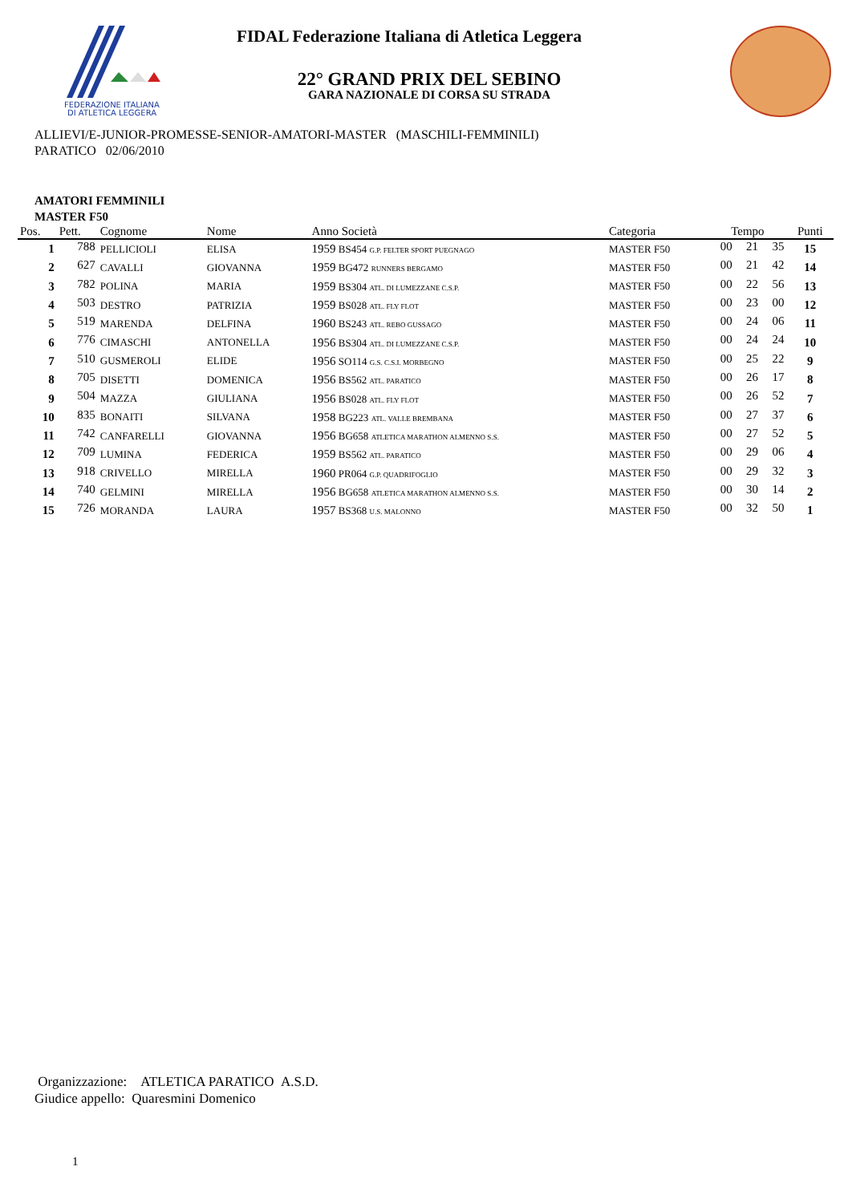FEDERAZIONE ITALIANA
DI ATLETICA LEGGERA
FIDAL Federazione Italiana di Atletica Leggera
22° GRAND PRIX DEL SEBINO
GARA NAZIONALE DI CORSA SU STRADA
ALLIEVI/E-JUNIOR-PROMESSE-SENIOR-AMATORI-MASTER (MASCHILI-FEMMINILI)
PARATICO 02/06/2010
AMATORI FEMMINILI
MASTER F50
| Pos. | Pett. | Cognome | Nome | Anno Società | Categoria | Tempo | | | Punti |
| --- | --- | --- | --- | --- | --- | --- | --- | --- | --- |
| 1 | 788 | PELLICIOLI | ELISA | 1959 BS454 G.P. FELTER SPORT PUEGNAGO | MASTER F50 | 00 | 21 | 35 | 15 |
| 2 | 627 | CAVALLI | GIOVANNA | 1959 BG472 RUNNERS BERGAMO | MASTER F50 | 00 | 21 | 42 | 14 |
| 3 | 782 | POLINA | MARIA | 1959 BS304 ATL. DI LUMEZZANE C.S.P. | MASTER F50 | 00 | 22 | 56 | 13 |
| 4 | 503 | DESTRO | PATRIZIA | 1959 BS028 ATL. FLY FLOT | MASTER F50 | 00 | 23 | 00 | 12 |
| 5 | 519 | MARENDA | DELFINA | 1960 BS243 ATL. REBO GUSSAGO | MASTER F50 | 00 | 24 | 06 | 11 |
| 6 | 776 | CIMASCHI | ANTONELLA | 1956 BS304 ATL. DI LUMEZZANE C.S.P. | MASTER F50 | 00 | 24 | 24 | 10 |
| 7 | 510 | GUSMEROLI | ELIDE | 1956 SO114 G.S. C.S.I. MORBEGNO | MASTER F50 | 00 | 25 | 22 | 9 |
| 8 | 705 | DISETTI | DOMENICA | 1956 BS562 ATL. PARATICO | MASTER F50 | 00 | 26 | 17 | 8 |
| 9 | 504 | MAZZA | GIULIANA | 1956 BS028 ATL. FLY FLOT | MASTER F50 | 00 | 26 | 52 | 7 |
| 10 | 835 | BONAITI | SILVANA | 1958 BG223 ATL. VALLE BREMBANA | MASTER F50 | 00 | 27 | 37 | 6 |
| 11 | 742 | CANFARELLI | GIOVANNA | 1956 BG658 ATLETICA MARATHON ALMENNO S.S. | MASTER F50 | 00 | 27 | 52 | 5 |
| 12 | 709 | LUMINA | FEDERICA | 1959 BS562 ATL. PARATICO | MASTER F50 | 00 | 29 | 06 | 4 |
| 13 | 918 | CRIVELLO | MIRELLA | 1960 PR064 G.P. QUADRIFOGLIO | MASTER F50 | 00 | 29 | 32 | 3 |
| 14 | 740 | GELMINI | MIRELLA | 1956 BG658 ATLETICA MARATHON ALMENNO S.S. | MASTER F50 | 00 | 30 | 14 | 2 |
| 15 | 726 | MORANDA | LAURA | 1957 BS368 U.S. MALONNO | MASTER F50 | 00 | 32 | 50 | 1 |
Organizzazione: ATLETICA PARATICO A.S.D.
Giudice appello: Quaresmini Domenico
1